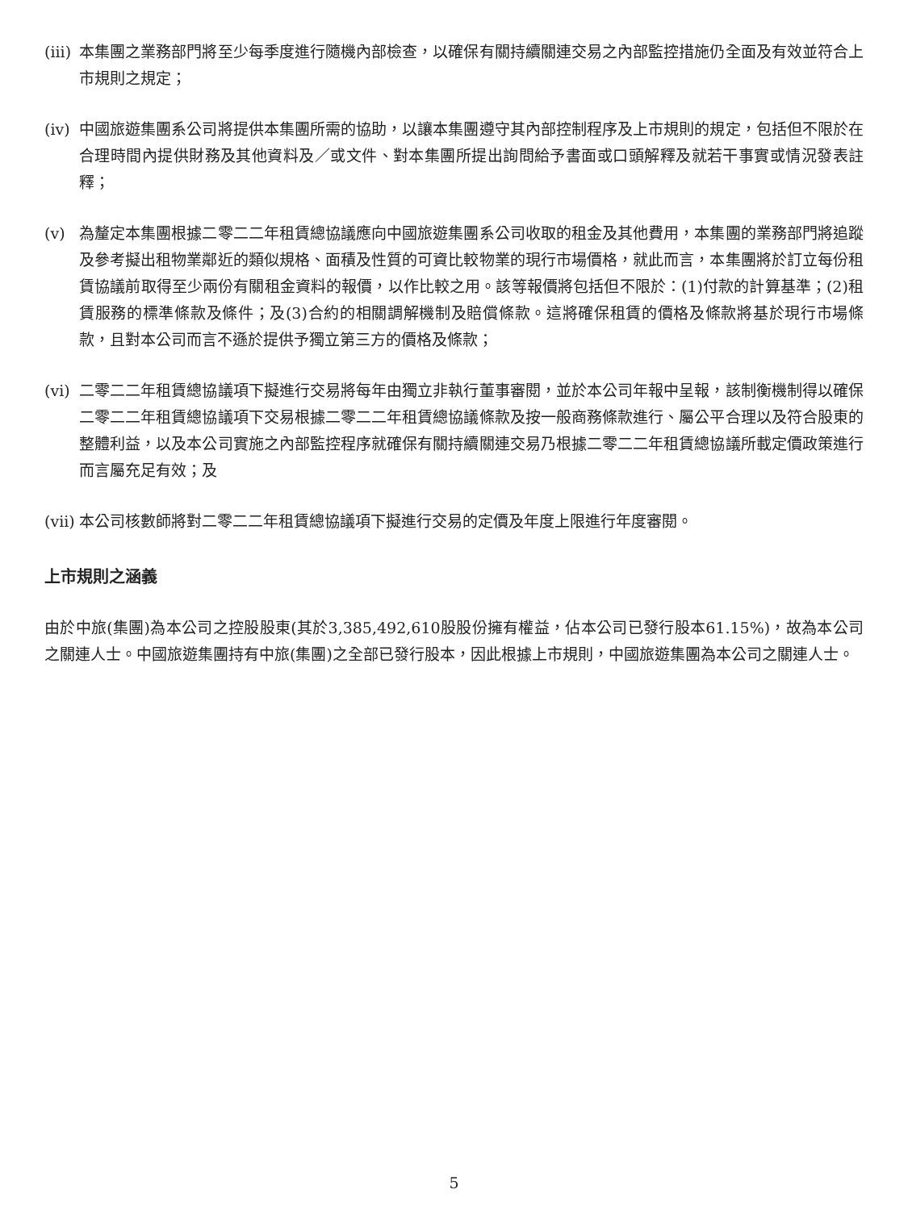(iii)
本集團之業務部門將至少每季度進行隨機內部檢查，以確保有關持續關連交易之內部監控措施仍全面及有效並符合上市規則之規定；
(iv)
中國旅遊集團系公司將提供本集團所需的協助，以讓本集團遵守其內部控制程序及上市規則的規定，包括但不限於在合理時間內提供財務及其他資料及／或文件、對本集團所提出詢問給予書面或口頭解釋及就若干事實或情況發表註釋；
(v) 為釐定本集團根據二零二二年租賃總協議應向中國旅遊集團系公司收取的租金及其他費用，本集團的業務部門將追蹤及參考擬出租物業鄰近的類似規格、面積及性質的可資比較物業的現行市場價格，就此而言，本集團將於訂立每份租賃協議前取得至少兩份有關租金資料的報價，以作比較之用。該等報價將包括但不限於：(1)付款的計算基準；(2)租賃服務的標準條款及條件；及(3)合約的相關調解機制及賠償條款。這將確保租賃的價格及條款將基於現行市場條款，且對本公司而言不遜於提供予獨立第三方的價格及條款；
(vi)
二零二二年租賃總協議項下擬進行交易將每年由獨立非執行董事審閱，並於本公司年報中呈報，該制衡機制得以確保二零二二年租賃總協議項下交易根據二零二二年租賃總協議條款及按一般商務條款進行、屬公平合理以及符合股東的整體利益，以及本公司實施之內部監控程序就確保有關持續關連交易乃根據二零二二年租賃總協議所載定價政策進行而言屬充足有效；及
(vii)
本公司核數師將對二零二二年租賃總協議項下擬進行交易的定價及年度上限進行年度審閱。
上市規則之涵義
由於中旅(集團)為本公司之控股股東(其於3,385,492,610股股份擁有權益，佔本公司已發行股本61.15%)，故為本公司之關連人士。中國旅遊集團持有中旅(集團)之全部已發行股本，因此根據上市規則，中國旅遊集團為本公司之關連人士。
5